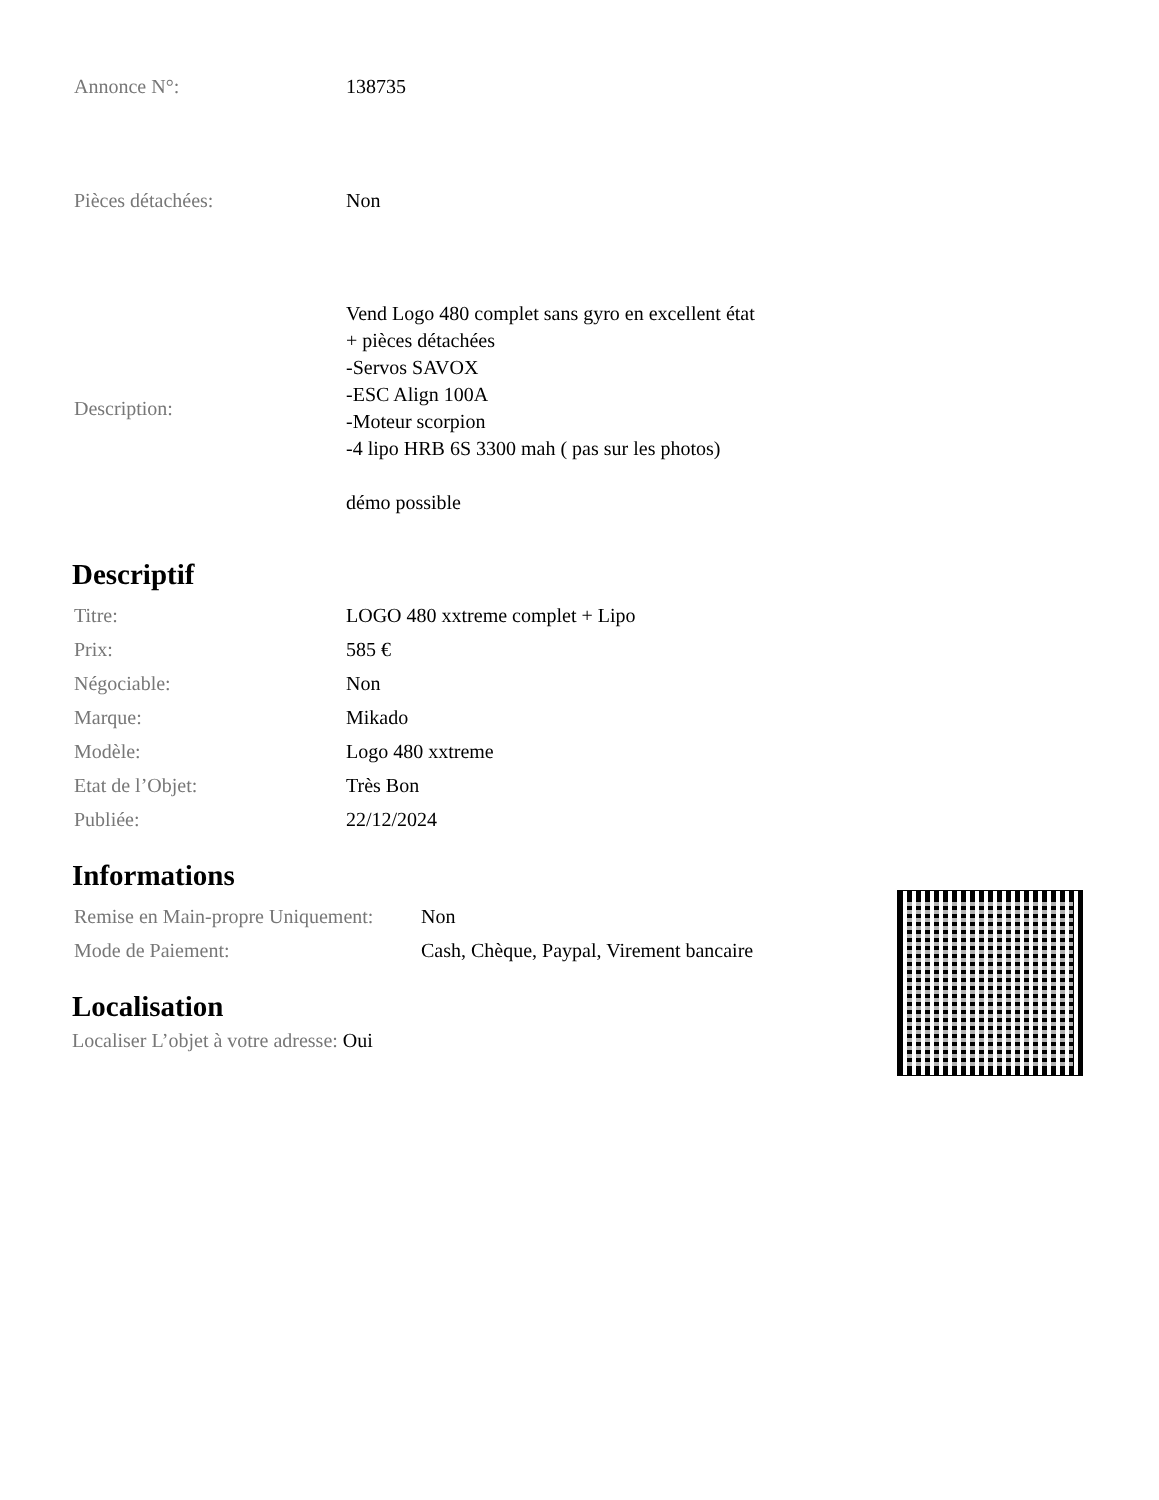| Annonce N°: | 138735 |
| Pièces détachées: | Non |
| Description: | Vend Logo 480 complet sans gyro en excellent état + pièces détachées -Servos SAVOX -ESC Align 100A -Moteur scorpion -4 lipo HRB 6S 3300 mah ( pas sur les photos) démo possible |
Descriptif
| Titre: | LOGO 480 xxtreme complet + Lipo |
| Prix: | 585 € |
| Négociable: | Non |
| Marque: | Mikado |
| Modèle: | Logo 480 xxtreme |
| Etat de l’Objet: | Très Bon |
| Publiée: | 22/12/2024 |
Informations
| Remise en Main-propre Uniquement: | Non |
| Mode de Paiement: | Cash, Chèque, Paypal, Virement bancaire |
Localisation
Localiser L’objet à votre adresse: Oui